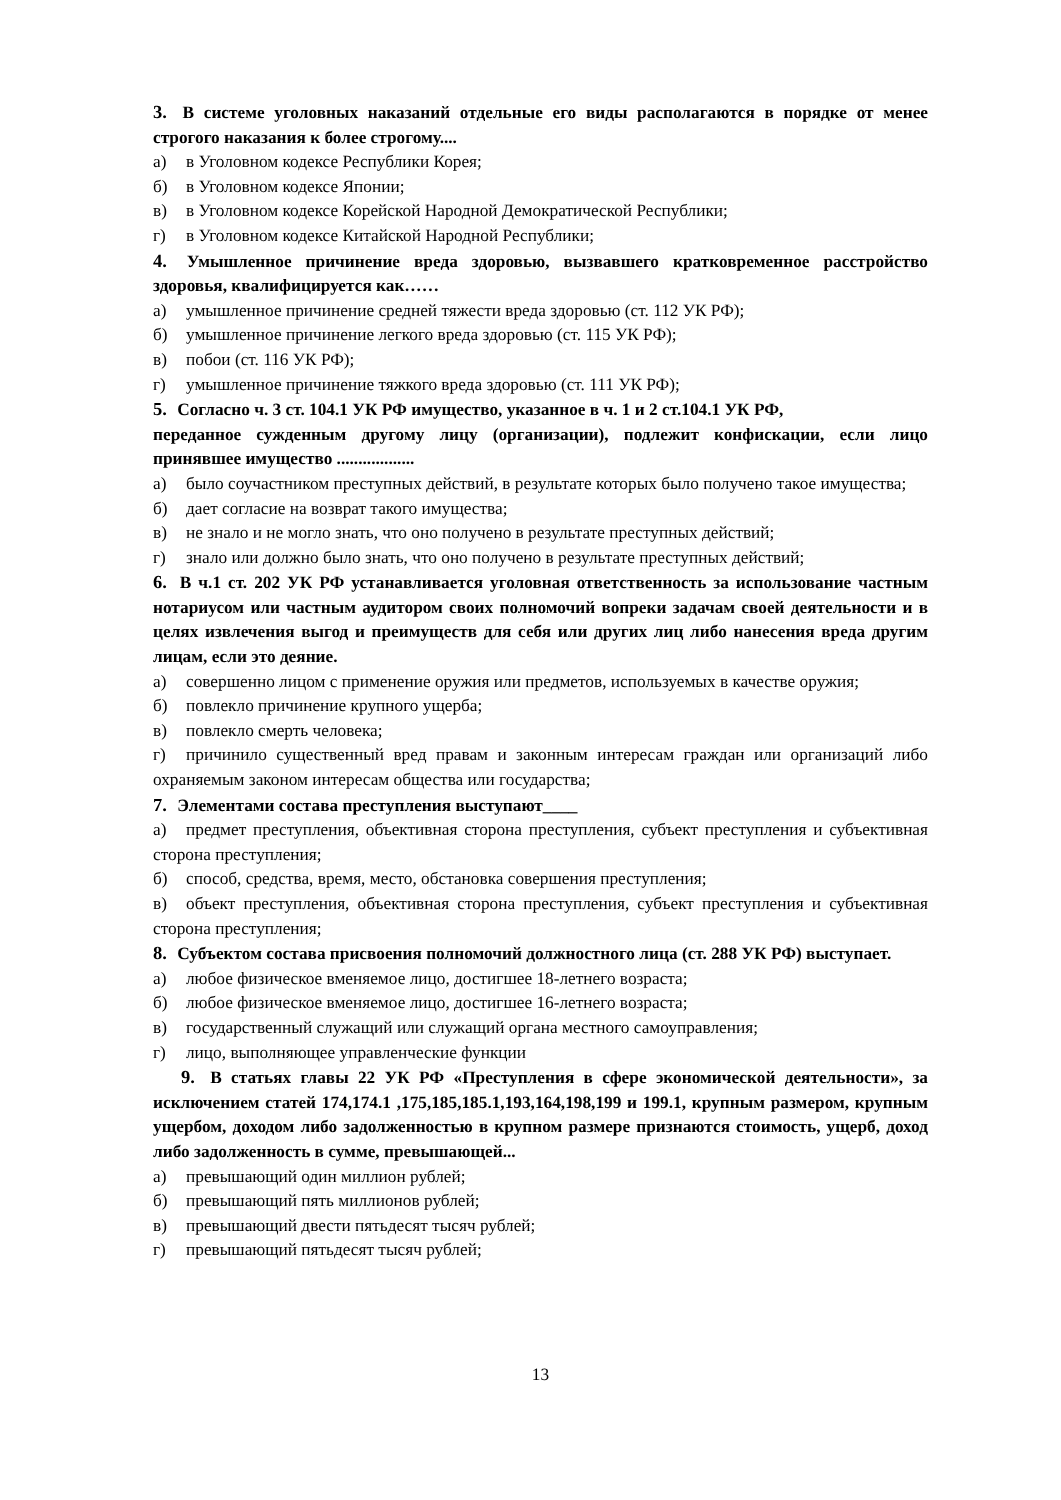3. В системе уголовных наказаний отдельные его виды располагаются в порядке от менее строгого наказания к более строгому....
а) в Уголовном кодексе Республики Корея;
б) в Уголовном кодексе Японии;
в) в Уголовном кодексе Корейской Народной Демократической Республики;
г) в Уголовном кодексе Китайской Народной Республики;
4. Умышленное причинение вреда здоровью, вызвавшего кратковременное расстройство здоровья, квалифицируется как……
а) умышленное причинение средней тяжести вреда здоровью (ст. 112 УК РФ);
б) умышленное причинение легкого вреда здоровью (ст. 115 УК РФ);
в) побои (ст. 116 УК РФ);
г) умышленное причинение тяжкого вреда здоровью (ст. 111 УК РФ);
5. Согласно ч. 3 ст. 104.1 УК РФ имущество, указанное в ч. 1 и 2 ст.104.1 УК РФ,
переданное сужденным другому лицу (организации), подлежит конфискации, если лицо принявшее имущество ..................
а) было соучастником преступных действий, в результате которых было получено такое имущества;
б) дает согласие на возврат такого имущества;
в) не знало и не могло знать, что оно получено в результате преступных действий;
г) знало или должно было знать, что оно получено в результате преступных действий;
6. В ч.1 ст. 202 УК РФ устанавливается уголовная ответственность за использование частным нотариусом или частным аудитором своих полномочий вопреки задачам своей деятельности и в целях извлечения выгод и преимуществ для себя или других лиц либо нанесения вреда другим лицам, если это деяние.
а) совершенно лицом с применение оружия или предметов, используемых в качестве оружия;
б) повлекло причинение крупного ущерба;
в) повлекло смерть человека;
г) причинило существенный вред правам и законным интересам граждан или организаций либо охраняемым законом интересам общества или государства;
7. Элементами состава преступления выступают____
а) предмет преступления, объективная сторона преступления, субъект преступления и субъективная сторона преступления;
б) способ, средства, время, место, обстановка совершения преступления;
в) объект преступления, объективная сторона преступления, субъект преступления и субъективная сторона преступления;
8. Субъектом состава присвоения полномочий должностного лица (ст. 288 УК РФ) выступает.
а) любое физическое вменяемое лицо, достигшее 18-летнего возраста;
б) любое физическое вменяемое лицо, достигшее 16-летнего возраста;
в) государственный служащий или служащий органа местного самоуправления;
г) лицо, выполняющее управленческие функции
9. В статьях главы 22 УК РФ «Преступления в сфере экономической деятельности», за исключением статей 174,174.1 ,175,185,185.1,193,164,198,199 и 199.1, крупным размером, крупным ущербом, доходом либо задолженностью в крупном размере признаются стоимость, ущерб, доход либо задолженность в сумме, превышающей...
а) превышающий один миллион рублей;
б) превышающий пять миллионов рублей;
в) превышающий двести пятьдесят тысяч рублей;
г) превышающий пятьдесят тысяч рублей;
13